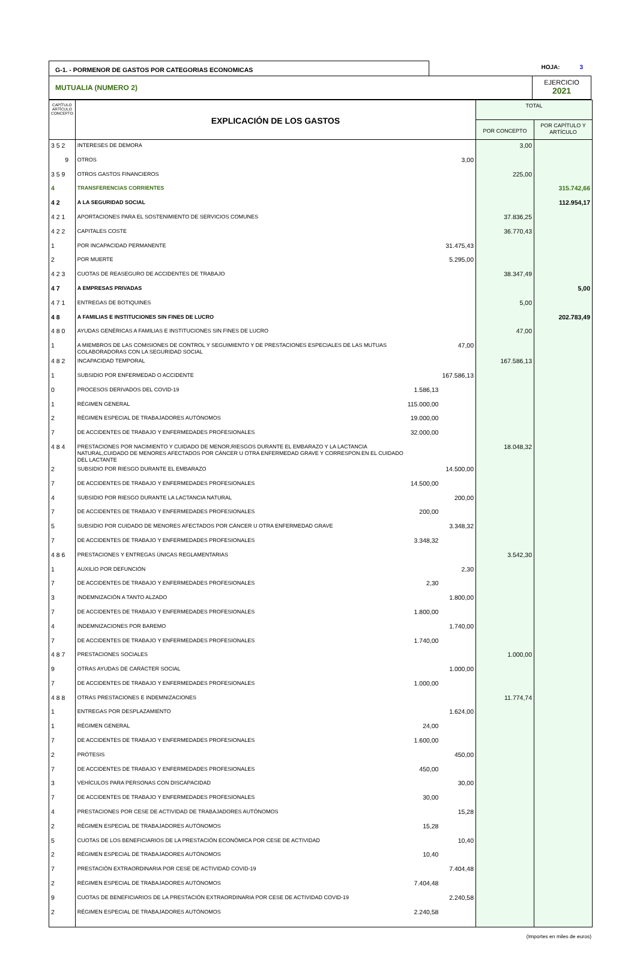G-1. - PORMENOR DE GASTOS POR CATEGORIAS ECONOMICAS
HOJA: 3
MUTUALIA (NUMERO 2)
EJERCICIO
2021
| CAPÍTULO ARTÍCULO CONCEPTO | EXPLICACIÓN DE LOS GASTOS | | | TOTAL | |
| --- | --- | --- | --- | --- | --- |
| | | | | POR CONCEPTO | POR CAPÍTULO Y ARTÍCULO |
| 3 5 2 | INTERESES DE DEMORA | | | 3,00 | |
| 9 | OTROS | | 3,00 | | |
| 3 5 9 | OTROS GASTOS FINANCIEROS | | | 225,00 | |
| 4 | TRANSFERENCIAS CORRIENTES | | | | 315.742,66 |
| 4 2 | A LA SEGURIDAD SOCIAL | | | | 112.954,17 |
| 4 2 1 | APORTACIONES PARA EL SOSTENIMIENTO DE SERVICIOS COMUNES | | | 37.836,25 | |
| 4 2 2 | CAPITALES COSTE | | | 36.770,43 | |
| 1 | POR INCAPACIDAD PERMANENTE | | 31.475,43 | | |
| 2 | POR MUERTE | | 5.295,00 | | |
| 4 2 3 | CUOTAS DE REASEGURO DE ACCIDENTES DE TRABAJO | | | 38.347,49 | |
| 4 7 | A EMPRESAS PRIVADAS | | | | 5,00 |
| 4 7 1 | ENTREGAS DE BOTIQUINES | | | 5,00 | |
| 4 8 | A FAMILIAS E INSTITUCIONES SIN FINES DE LUCRO | | | | 202.783,49 |
| 4 8 0 | AYUDAS GENÉRICAS A FAMILIAS E INSTITUCIONES SIN FINES DE LUCRO | | | 47,00 | |
| 1 | A MIEMBROS DE LAS COMISIONES DE CONTROL Y SEGUIMIENTO Y DE PRESTACIONES ESPECIALES DE LAS MUTUAS COLABORADORAS CON LA SEGURIDAD SOCIAL | | 47,00 | | |
| 4 8 2 | INCAPACIDAD TEMPORAL | | | 167.586,13 | |
| 1 | SUBSIDIO POR ENFERMEDAD O ACCIDENTE | | 167.586,13 | | |
| 0 | PROCESOS DERIVADOS DEL COVID-19 | 1.586,13 | | | |
| 1 | RÉGIMEN GENERAL | 115.000,00 | | | |
| 2 | RÉGIMEN ESPECIAL DE TRABAJADORES AUTÓNOMOS | 19.000,00 | | | |
| 7 | DE ACCIDENTES DE TRABAJO Y ENFERMEDADES PROFESIONALES | 32.000,00 | | | |
| 4 8 4 | PRESTACIONES POR NACIMIENTO Y CUIDADO DE MENOR,RIESGOS DURANTE EL EMBARAZO Y LA LACTANCIA NATURAL,CUIDADO DE MENORES AFECTADOS POR CÁNCER U OTRA ENFERMEDAD GRAVE Y CORRESPON.EN EL CUIDADO DEL LACTANTE | | | 18.048,32 | |
| 2 | SUBSIDIO POR RIESGO DURANTE EL EMBARAZO | | 14.500,00 | | |
| 7 | DE ACCIDENTES DE TRABAJO Y ENFERMEDADES PROFESIONALES | 14.500,00 | | | |
| 4 | SUBSIDIO POR RIESGO DURANTE LA LACTANCIA NATURAL | | 200,00 | | |
| 7 | DE ACCIDENTES DE TRABAJO Y ENFERMEDADES PROFESIONALES | 200,00 | | | |
| 5 | SUBSIDIO POR CUIDADO DE MENORES AFECTADOS POR CÁNCER U OTRA ENFERMEDAD GRAVE | | 3.348,32 | | |
| 7 | DE ACCIDENTES DE TRABAJO Y ENFERMEDADES PROFESIONALES | 3.348,32 | | | |
| 4 8 6 | PRESTACIONES Y ENTREGAS ÚNICAS REGLAMENTARIAS | | | 3.542,30 | |
| 1 | AUXILIO POR DEFUNCIÓN | | 2,30 | | |
| 7 | DE ACCIDENTES DE TRABAJO Y ENFERMEDADES PROFESIONALES | 2,30 | | | |
| 3 | INDEMNIZACIÓN A TANTO ALZADO | | 1.800,00 | | |
| 7 | DE ACCIDENTES DE TRABAJO Y ENFERMEDADES PROFESIONALES | 1.800,00 | | | |
| 4 | INDEMNIZACIONES POR BAREMO | | 1.740,00 | | |
| 7 | DE ACCIDENTES DE TRABAJO Y ENFERMEDADES PROFESIONALES | 1.740,00 | | | |
| 4 8 7 | PRESTACIONES SOCIALES | | | 1.000,00 | |
| 9 | OTRAS AYUDAS DE CARÁCTER SOCIAL | | 1.000,00 | | |
| 7 | DE ACCIDENTES DE TRABAJO Y ENFERMEDADES PROFESIONALES | 1.000,00 | | | |
| 4 8 8 | OTRAS PRESTACIONES E INDEMNIZACIONES | | | 11.774,74 | |
| 1 | ENTREGAS POR DESPLAZAMIENTO | | 1.624,00 | | |
| 1 | RÉGIMEN GENERAL | 24,00 | | | |
| 7 | DE ACCIDENTES DE TRABAJO Y ENFERMEDADES PROFESIONALES | 1.600,00 | | | |
| 2 | PRÓTESIS | | 450,00 | | |
| 7 | DE ACCIDENTES DE TRABAJO Y ENFERMEDADES PROFESIONALES | 450,00 | | | |
| 3 | VEHÍCULOS PARA PERSONAS CON DISCAPACIDAD | | 30,00 | | |
| 7 | DE ACCIDENTES DE TRABAJO Y ENFERMEDADES PROFESIONALES | 30,00 | | | |
| 4 | PRESTACIONES POR CESE DE ACTIVIDAD DE TRABAJADORES AUTÓNOMOS | | 15,28 | | |
| 2 | RÉGIMEN ESPECIAL DE TRABAJADORES AUTÓNOMOS | 15,28 | | | |
| 5 | CUOTAS DE LOS BENEFICIARIOS DE LA PRESTACIÓN ECONÓMICA POR CESE DE ACTIVIDAD | | 10,40 | | |
| 2 | RÉGIMEN ESPECIAL DE TRABAJADORES AUTÓNOMOS | 10,40 | | | |
| 7 | PRESTACIÓN EXTRAORDINARIA POR CESE DE ACTIVIDAD COVID-19 | | 7.404,48 | | |
| 2 | RÉGIMEN ESPECIAL DE TRABAJADORES AUTÓNOMOS | 7.404,48 | | | |
| 9 | CUOTAS DE BENEFICIARIOS DE LA PRESTACIÓN EXTRAORDINARIA POR CESE DE ACTIVIDAD COVID-19 | | 2.240,58 | | |
| 2 | RÉGIMEN ESPECIAL DE TRABAJADORES AUTÓNOMOS | 2.240,58 | | | |
(Importes en miles de euros)